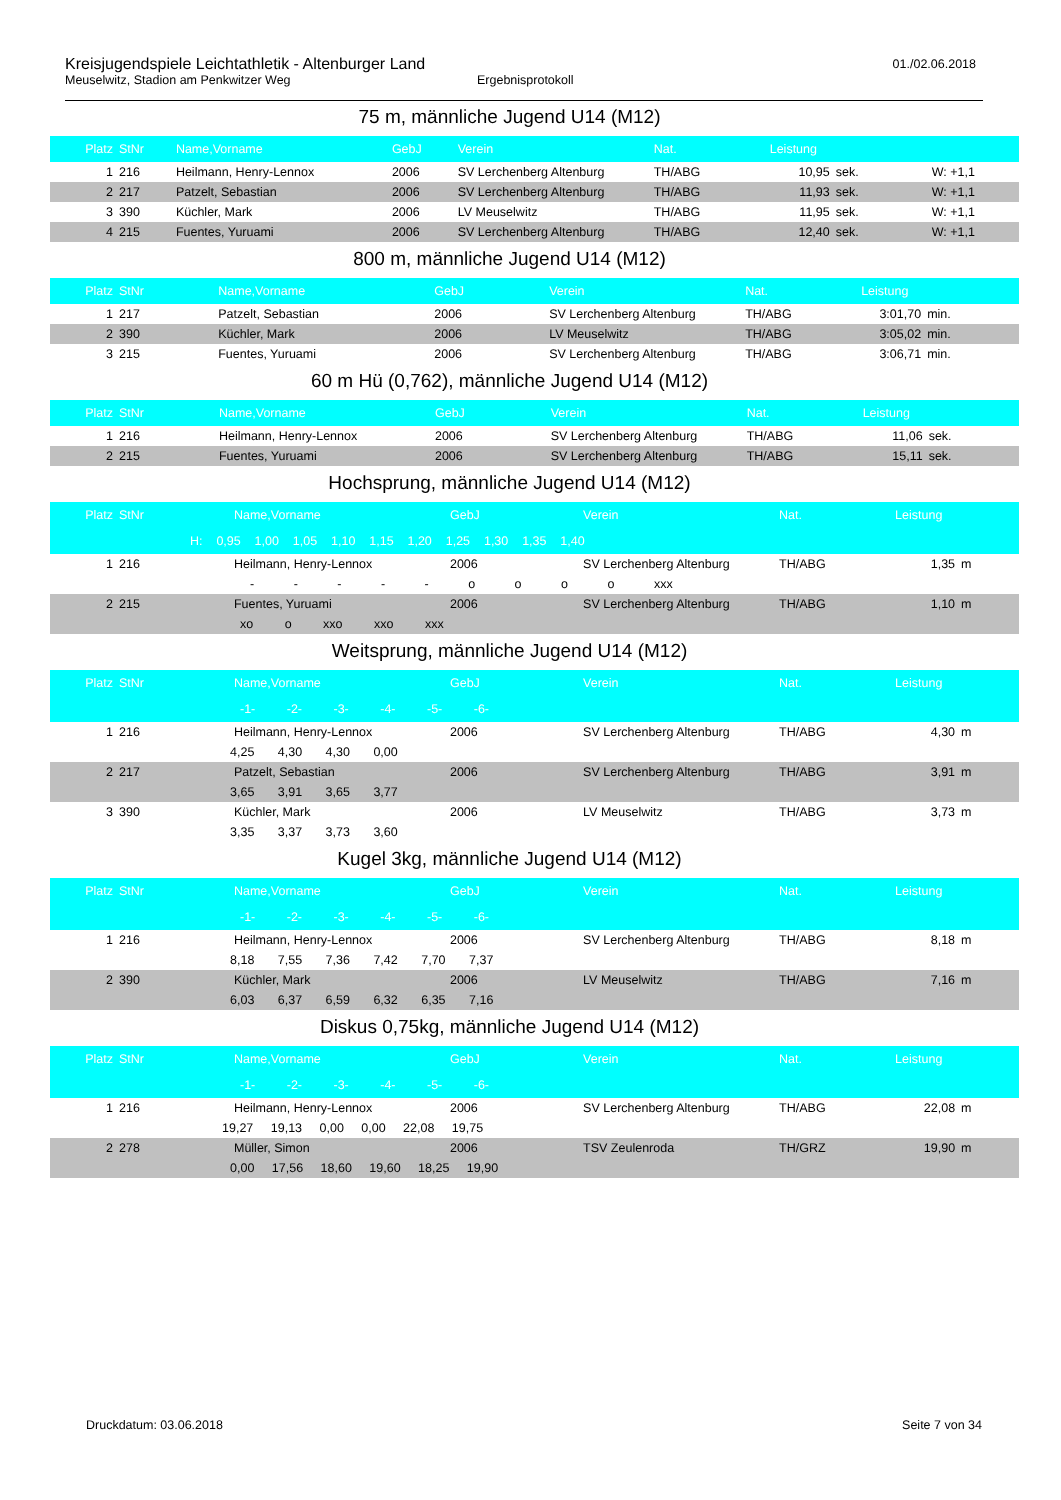Kreisjugendspiele Leichtathletik - Altenburger Land
Meuselwitz, Stadion am Penkwitzer Weg Ergebnisprotokoll
01./02.06.2018
75 m, männliche Jugend U14 (M12)
| Platz | StNr | Name,Vorname | GebJ | Verein | Nat. | Leistung | | |
| --- | --- | --- | --- | --- | --- | --- | --- | --- |
| 1 | 216 | Heilmann, Henry-Lennox | 2006 | SV Lerchenberg Altenburg | TH/ABG | 10,95 | sek. | W: +1,1 |
| 2 | 217 | Patzelt, Sebastian | 2006 | SV Lerchenberg Altenburg | TH/ABG | 11,93 | sek. | W: +1,1 |
| 3 | 390 | Küchler, Mark | 2006 | LV Meuselwitz | TH/ABG | 11,95 | sek. | W: +1,1 |
| 4 | 215 | Fuentes, Yuruami | 2006 | SV Lerchenberg Altenburg | TH/ABG | 12,40 | sek. | W: +1,1 |
800 m, männliche Jugend U14 (M12)
| Platz | StNr | Name,Vorname | GebJ | Verein | Nat. | Leistung | |
| --- | --- | --- | --- | --- | --- | --- | --- |
| 1 | 217 | Patzelt, Sebastian | 2006 | SV Lerchenberg Altenburg | TH/ABG | 3:01,70 | min. |
| 2 | 390 | Küchler, Mark | 2006 | LV Meuselwitz | TH/ABG | 3:05,02 | min. |
| 3 | 215 | Fuentes, Yuruami | 2006 | SV Lerchenberg Altenburg | TH/ABG | 3:06,71 | min. |
60 m Hü (0,762), männliche Jugend U14 (M12)
| Platz | StNr | Name,Vorname | GebJ | Verein | Nat. | Leistung | |
| --- | --- | --- | --- | --- | --- | --- | --- |
| 1 | 216 | Heilmann, Henry-Lennox | 2006 | SV Lerchenberg Altenburg | TH/ABG | 11,06 | sek. |
| 2 | 215 | Fuentes, Yuruami | 2006 | SV Lerchenberg Altenburg | TH/ABG | 15,11 | sek. |
Hochsprung, männliche Jugend U14 (M12)
| Platz | StNr | Name,Vorname | GebJ | Verein | Nat. | Leistung | |
| --- | --- | --- | --- | --- | --- | --- | --- |
| H: 0,95 1,00 1,05 1,10 1,15 1,20 1,25 1,30 1,35 1,40 | | | | | | | |
| 1 | 216 | Heilmann, Henry-Lennox | 2006 | SV Lerchenberg Altenburg | TH/ABG | 1,35 | m |
| - - - - - o o o o xxx | | | | | | | |
| 2 | 215 | Fuentes, Yuruami | 2006 | SV Lerchenberg Altenburg | TH/ABG | 1,10 | m |
| xo o xxo xxo xxx | | | | | | | |
Weitsprung, männliche Jugend U14 (M12)
| Platz | StNr | Name,Vorname | GebJ | Verein | Nat. | Leistung | |
| --- | --- | --- | --- | --- | --- | --- | --- |
| -1- -2- -3- -4- -5- -6- | | | | | | | |
| 1 | 216 | Heilmann, Henry-Lennox | 2006 | SV Lerchenberg Altenburg | TH/ABG | 4,30 | m |
| 4,25 4,30 4,30 0,00 | | | | | | | |
| 2 | 217 | Patzelt, Sebastian | 2006 | SV Lerchenberg Altenburg | TH/ABG | 3,91 | m |
| 3,65 3,91 3,65 3,77 | | | | | | | |
| 3 | 390 | Küchler, Mark | 2006 | LV Meuselwitz | TH/ABG | 3,73 | m |
| 3,35 3,37 3,73 3,60 | | | | | | | |
Kugel 3kg, männliche Jugend U14 (M12)
| Platz | StNr | Name,Vorname | GebJ | Verein | Nat. | Leistung | |
| --- | --- | --- | --- | --- | --- | --- | --- |
| -1- -2- -3- -4- -5- -6- | | | | | | | |
| 1 | 216 | Heilmann, Henry-Lennox | 2006 | SV Lerchenberg Altenburg | TH/ABG | 8,18 | m |
| 8,18 7,55 7,36 7,42 7,70 7,37 | | | | | | | |
| 2 | 390 | Küchler, Mark | 2006 | LV Meuselwitz | TH/ABG | 7,16 | m |
| 6,03 6,37 6,59 6,32 6,35 7,16 | | | | | | | |
Diskus 0,75kg, männliche Jugend U14 (M12)
| Platz | StNr | Name,Vorname | GebJ | Verein | Nat. | Leistung | |
| --- | --- | --- | --- | --- | --- | --- | --- |
| -1- -2- -3- -4- -5- -6- | | | | | | | |
| 1 | 216 | Heilmann, Henry-Lennox | 2006 | SV Lerchenberg Altenburg | TH/ABG | 22,08 | m |
| 19,27 19,13 0,00 0,00 22,08 19,75 | | | | | | | |
| 2 | 278 | Müller, Simon | 2006 | TSV Zeulenroda | TH/GRZ | 19,90 | m |
| 0,00 17,56 18,60 19,60 18,25 19,90 | | | | | | | |
Druckdatum: 03.06.2018 Seite 7 von 34